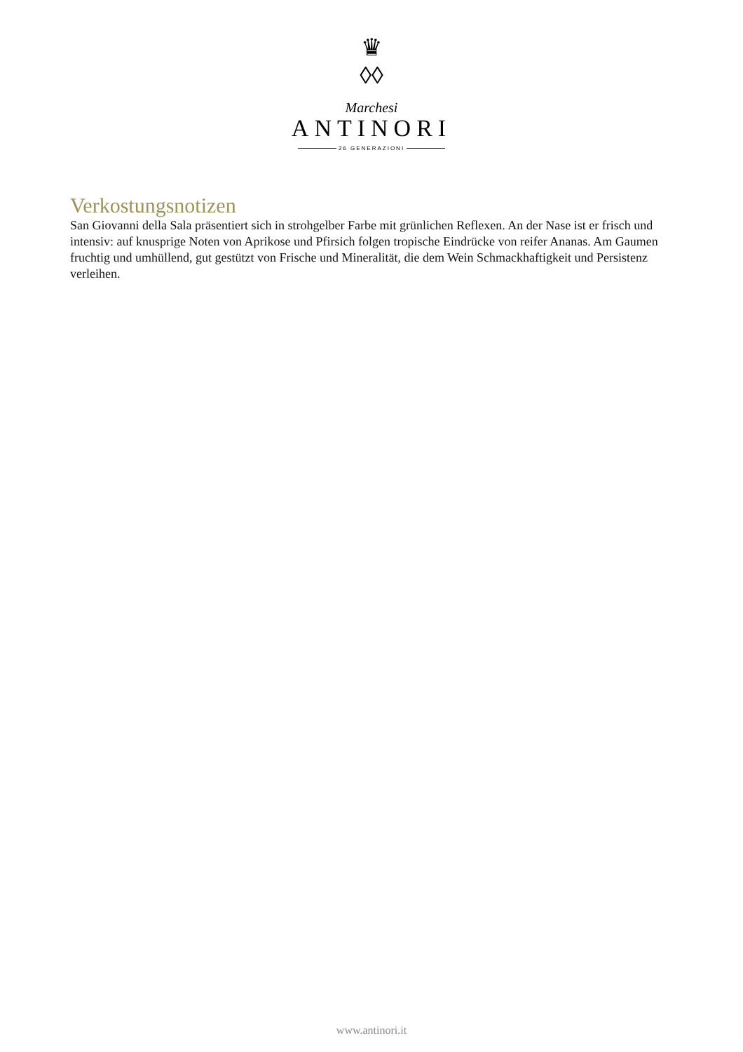♛
◊◊
Marchesi
ANTINORI
26 GENERAZIONI
Verkostungsnotizen
San Giovanni della Sala präsentiert sich in strohgelber Farbe mit grünlichen Reflexen. An der Nase ist er frisch und intensiv: auf knusprige Noten von Aprikose und Pfirsich folgen tropische Eindrücke von reifer Ananas. Am Gaumen fruchtig und umhüllend, gut gestützt von Frische und Mineralität, die dem Wein Schmackhaftigkeit und Persistenz verleihen.
www.antinori.it